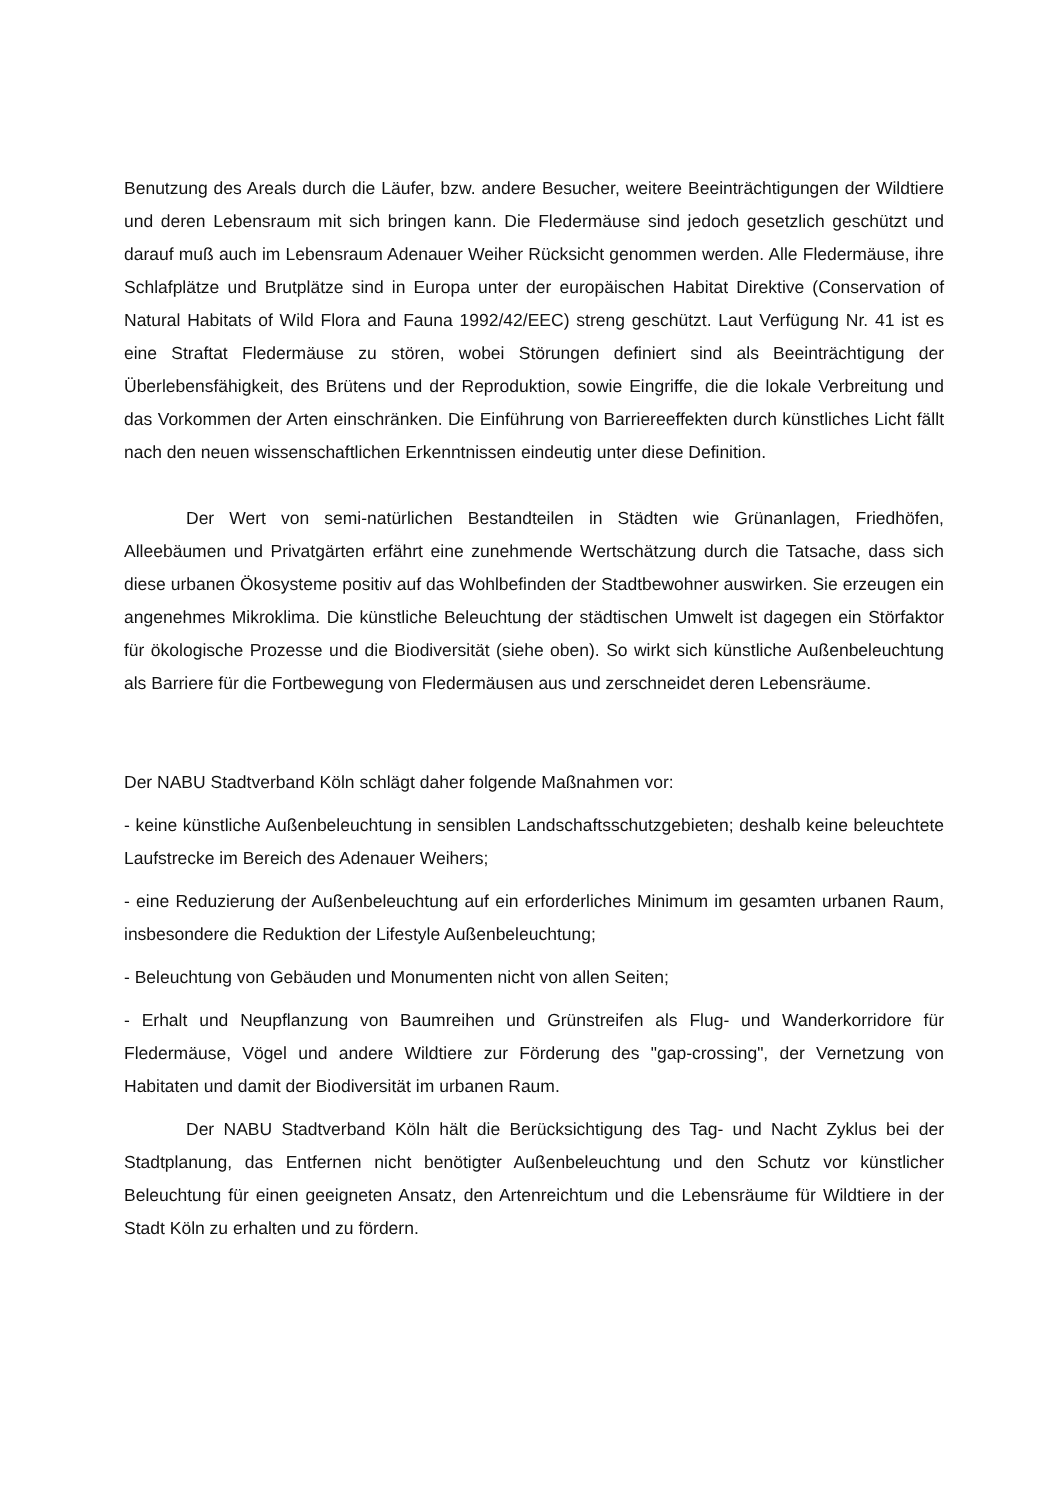Benutzung des Areals durch die Läufer, bzw. andere Besucher, weitere Beeinträchtigungen der Wildtiere und deren Lebensraum mit sich bringen kann. Die Fledermäuse sind jedoch gesetzlich geschützt und darauf muß auch im Lebensraum Adenauer Weiher Rücksicht genommen werden. Alle Fledermäuse, ihre Schlafplätze und Brutplätze sind in Europa unter der europäischen Habitat Direktive (Conservation of Natural Habitats of Wild Flora and Fauna 1992/42/EEC) streng geschützt. Laut Verfügung Nr. 41 ist es eine Straftat Fledermäuse zu stören, wobei Störungen definiert sind als Beeinträchtigung der Überlebensfähigkeit, des Brütens und der Reproduktion, sowie Eingriffe, die die lokale Verbreitung und das Vorkommen der Arten einschränken. Die Einführung von Barriereeffekten durch künstliches Licht fällt nach den neuen wissenschaftlichen Erkenntnissen eindeutig unter diese Definition.
Der Wert von semi-natürlichen Bestandteilen in Städten wie Grünanlagen, Friedhöfen, Alleebäumen und Privatgärten erfährt eine zunehmende Wertschätzung durch die Tatsache, dass sich diese urbanen Ökosysteme positiv auf das Wohlbefinden der Stadtbewohner auswirken. Sie erzeugen ein angenehmes Mikroklima. Die künstliche Beleuchtung der städtischen Umwelt ist dagegen ein Störfaktor für ökologische Prozesse und die Biodiversität (siehe oben). So wirkt sich künstliche Außenbeleuchtung als Barriere für die Fortbewegung von Fledermäusen aus und zerschneidet deren Lebensräume.
Der NABU Stadtverband Köln schlägt daher folgende Maßnahmen vor:
- keine künstliche Außenbeleuchtung in sensiblen Landschaftsschutzgebieten; deshalb keine beleuchtete Laufstrecke im Bereich des Adenauer Weihers;
- eine Reduzierung der Außenbeleuchtung auf ein erforderliches Minimum im gesamten urbanen Raum, insbesondere die Reduktion der Lifestyle Außenbeleuchtung;
- Beleuchtung von Gebäuden und Monumenten nicht von allen Seiten;
- Erhalt und Neupflanzung von Baumreihen und Grünstreifen als Flug- und Wanderkorridore für Fledermäuse, Vögel und andere Wildtiere zur Förderung des "gap-crossing", der Vernetzung von Habitaten und damit der Biodiversität im urbanen Raum.
Der NABU Stadtverband Köln hält die Berücksichtigung des Tag- und Nacht Zyklus bei der Stadtplanung, das Entfernen nicht benötigter Außenbeleuchtung und den Schutz vor künstlicher Beleuchtung für einen geeigneten Ansatz, den Artenreichtum und die Lebensräume für Wildtiere in der Stadt Köln zu erhalten und zu fördern.